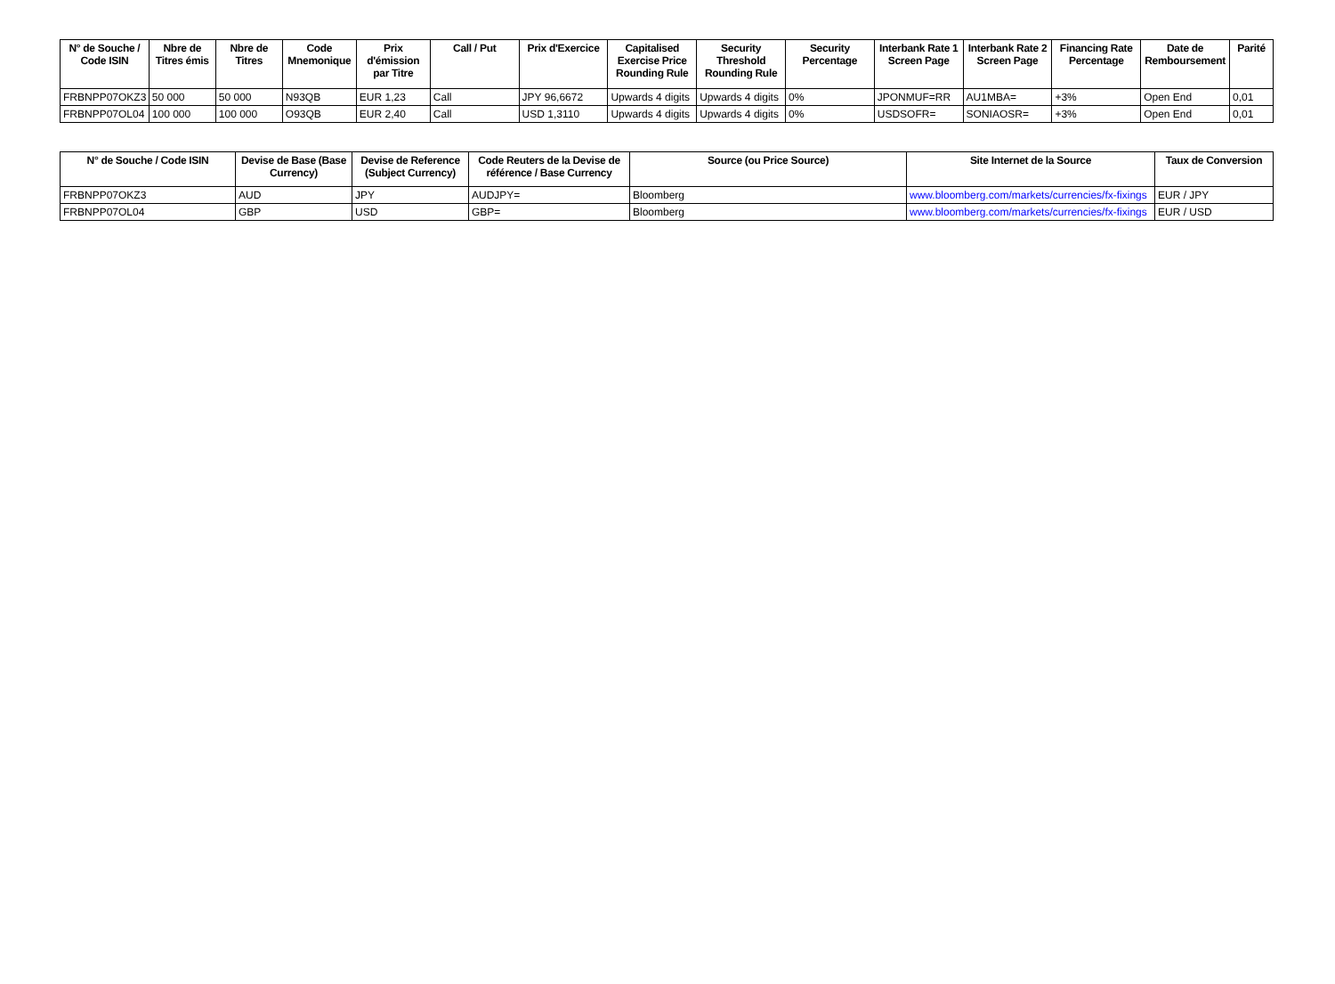| N° de Souche / Code ISIN | Nbre de Titres émis | Nbre de Titres | Code Mnemonique | Prix d'émission par Titre | Call / Put | Prix d'Exercice | Capitalised Exercise Price Rounding Rule | Security Threshold Rounding Rule | Security Percentage | Interbank Rate 1 Screen Page | Interbank Rate 2 Screen Page | Financing Rate Percentage | Date de Remboursement | Parité |
| --- | --- | --- | --- | --- | --- | --- | --- | --- | --- | --- | --- | --- | --- | --- |
| FRBNPP07OKZ3 | 50 000 | 50 000 | N93QB | EUR 1,23 | Call | JPY 96,6672 | Upwards 4 digits | Upwards 4 digits | 0% | JPONMUF=RR | AU1MBA= | +3% | Open End | 0,01 |
| FRBNPP07OL04 | 100 000 | 100 000 | O93QB | EUR 2,40 | Call | USD 1,3110 | Upwards 4 digits | Upwards 4 digits | 0% | USDSOFR= | SONIAOSR= | +3% | Open End | 0,01 |
| N° de Souche / Code ISIN | Devise de Base (Base Currency) | Devise de Reference (Subject Currency) | Code Reuters de la Devise de référence / Base Currency | Source (ou Price Source) | Site Internet de la Source | Taux de Conversion |
| --- | --- | --- | --- | --- | --- | --- |
| FRBNPP07OKZ3 | AUD | JPY | AUDJPY= | Bloomberg | www.bloomberg.com/markets/currencies/fx-fixings | EUR / JPY |
| FRBNPP07OL04 | GBP | USD | GBP= | Bloomberg | www.bloomberg.com/markets/currencies/fx-fixings | EUR / USD |